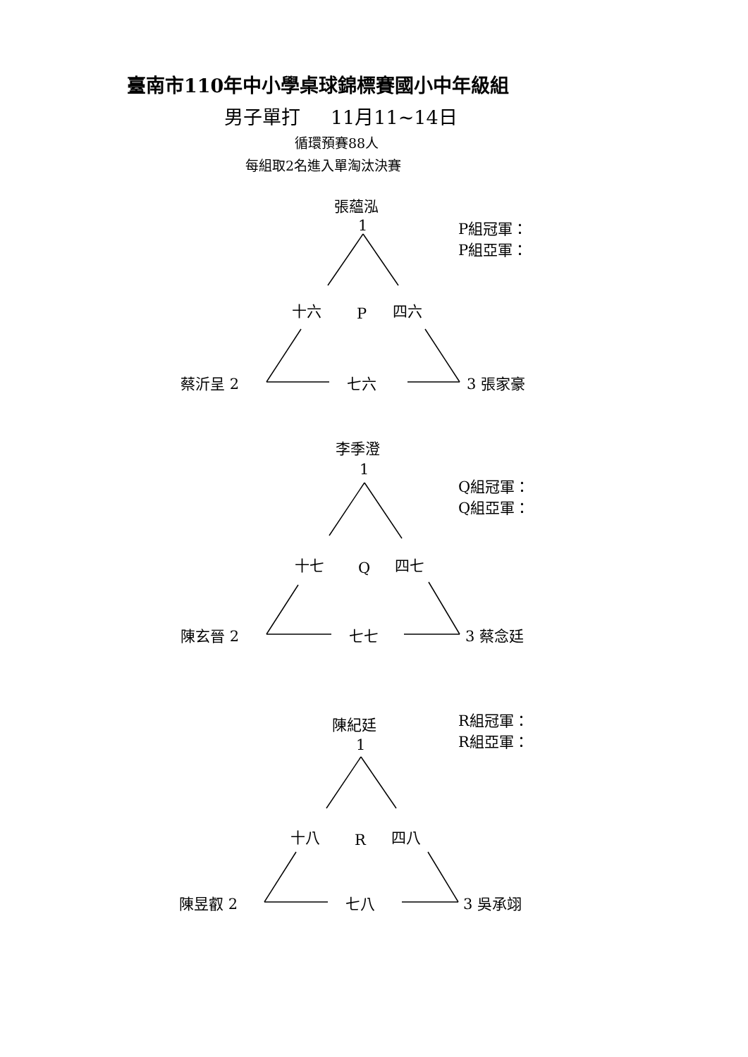臺南市110年中小學桌球錦標賽國小中年級組
男子單打 11月11~14日
循環預賽88人
每組取2名進入單淘汰決賽
張蘊泓
1
P組冠軍：
P組亞軍：
十六 P 四六
蔡沂呈 2 七六 3 張家豪
李季澄
1
Q組冠軍：
Q組亞軍：
十七 Q 四七
陳玄晉 2 七七 3 蔡念廷
陳紀廷
1
R組冠軍：
R組亞軍：
十八 R 四八
陳昱叡 2 七八 3 吳承翊